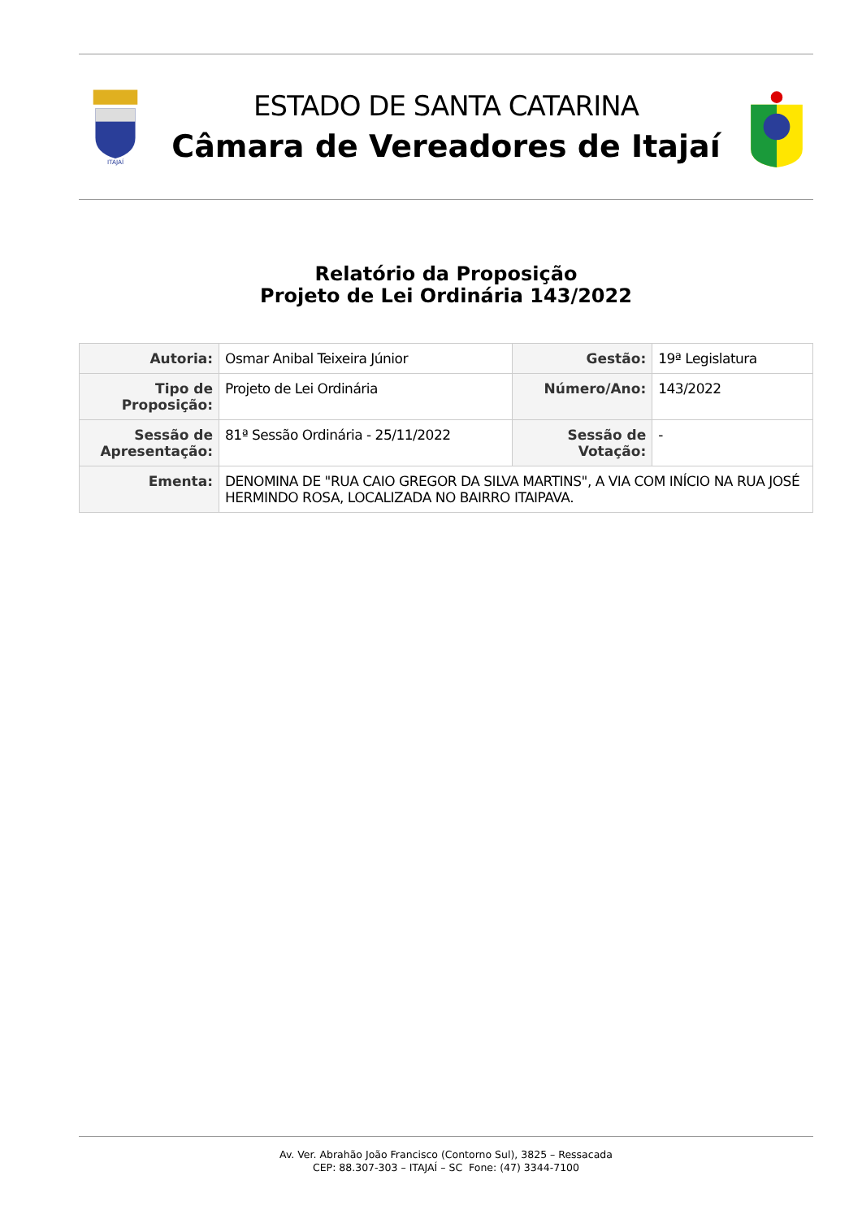ITAJAÍ
ESTADO DE SANTA CATARINA
Câmara de Vereadores de Itajaí
Relatório da Proposição
Projeto de Lei Ordinária 143/2022
| Autoria: | Osmar Anibal Teixeira Júnior | Gestão: | 19ª Legislatura |
| Tipo de Proposição: | Projeto de Lei Ordinária | Número/Ano: | 143/2022 |
| Sessão de Apresentação: | 81ª Sessão Ordinária - 25/11/2022 | Sessão de Votação: | - |
| Ementa: | DENOMINA DE "RUA CAIO GREGOR DA SILVA MARTINS", A VIA COM INÍCIO NA RUA JOSÉ HERMINDO ROSA, LOCALIZADA NO BAIRRO ITAIPAVA. | | |
Av. Ver. Abrahão João Francisco (Contorno Sul), 3825 – Ressacada
CEP: 88.307-303 – ITAJAÍ – SC Fone: (47) 3344-7100